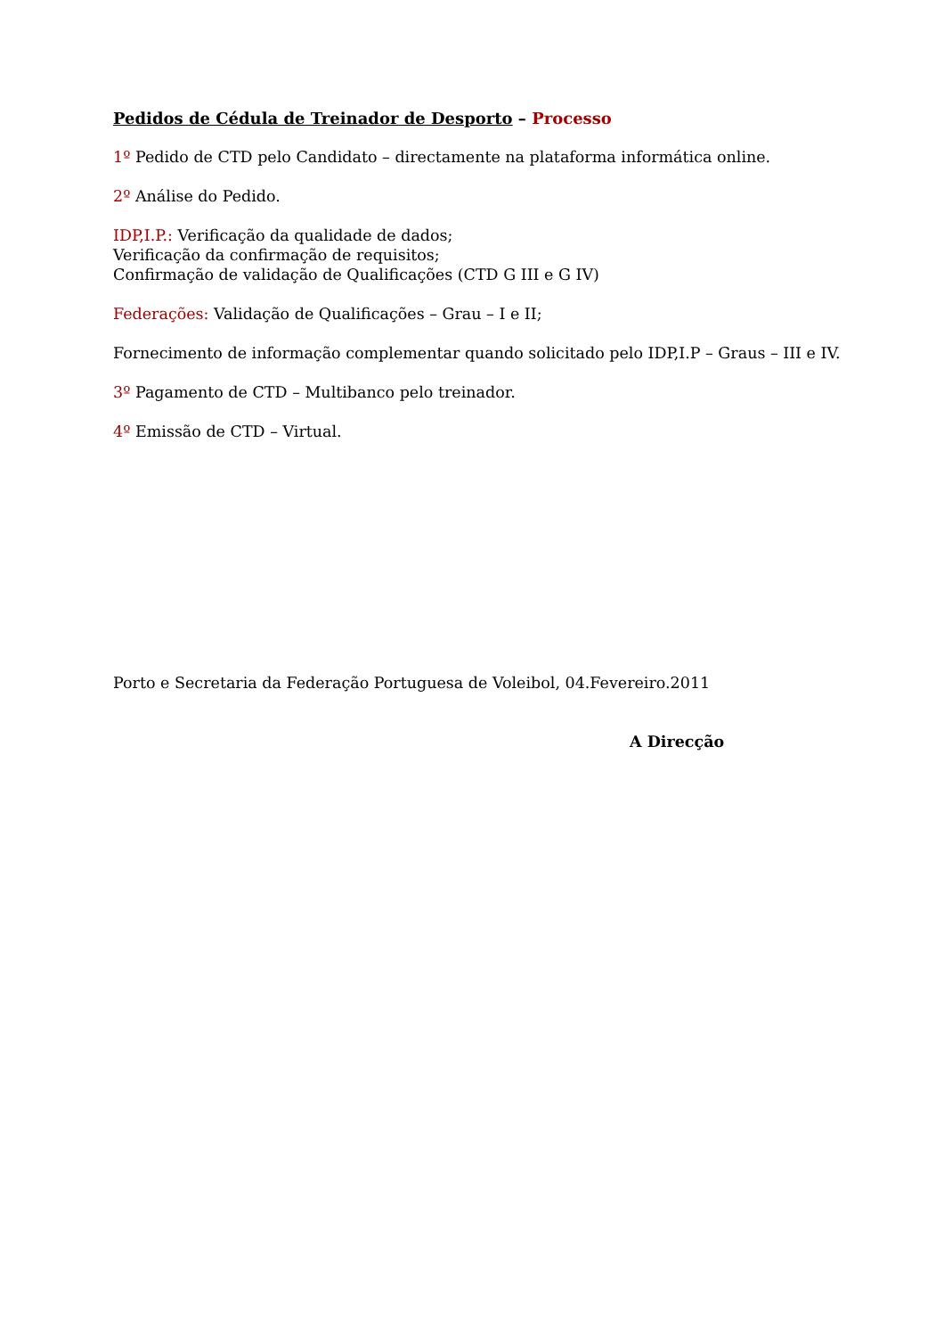Pedidos de Cédula de Treinador de Desporto – Processo
1º Pedido de CTD pelo Candidato – directamente na plataforma informática online.
2º Análise do Pedido.
IDP,I.P.: Verificação da qualidade de dados;
Verificação da confirmação de requisitos;
Confirmação de validação de Qualificações (CTD G III e G IV)
Federações: Validação de Qualificações – Grau – I e II;
Fornecimento de informação complementar quando solicitado pelo IDP,I.P – Graus – III e IV.
3º Pagamento de CTD – Multibanco pelo treinador.
4º Emissão de CTD – Virtual.
Porto e Secretaria da Federação Portuguesa de Voleibol, 04.Fevereiro.2011
A Direcção